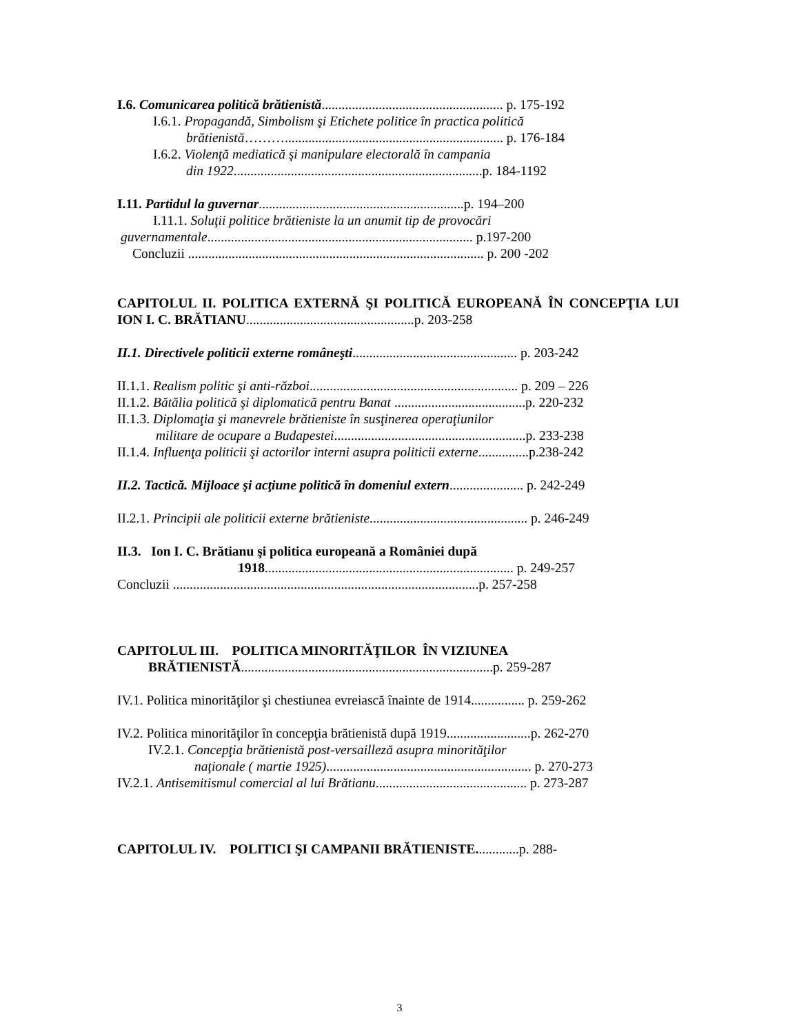I.6. Comunicarea politică brătienistă...................................................... p. 175-192
I.6.1. Propagandă, Simbolism şi Etichete politice în practica politică
brătienistă………................................................................. p. 176-184
I.6.2. Violenţă mediatică şi manipulare electorală în campania
din 1922..........................................................................p. 184-1192
I.11. Partidul la guvernar.............................................................p. 194–200
I.11.1. Soluţii politice brătieniste la un anumit tip de provocări
guvernamentale............................................................................... p.197-200
Concluzii ........................................................................................ p. 200 -202
CAPITOLUL II. POLITICA EXTERNĂ ŞI POLITICĂ EUROPEANĂ ÎN CONCEPŢIA LUI ION I. C. BRĂTIANU..................................................p. 203-258
II.1. Directivele politicii externe româneşti................................................. p. 203-242
II.1.1. Realism politic şi anti-război.............................................................. p. 209 – 226
II.1.2. Bătălia politică şi diplomatică pentru Banat .......................................p. 220-232
II.1.3. Diplomaţia şi manevrele brătieniste în susţinerea operaţiunilor
militare de ocupare a Budapestei.........................................................p. 233-238
II.1.4. Influenţa politicii şi actorilor interni asupra politicii externe...............p.238-242
II.2. Tactică. Mijloace şi acţiune politică în domeniul extern...................... p. 242-249
II.2.1. Principii ale politicii externe brătieniste............................................... p. 246-249
II.3. Ion I. C. Brătianu şi politica europeană a României după
1918.......................................................................... p. 249-257
Concluzii ...........................................................................................p. 257-258
CAPITOLUL III. POLITICA MINORITĂŢILOR ÎN VIZIUNEA
BRĂTIENISTĂ...........................................................................p. 259-287
IV.1. Politica minorităţilor şi chestiunea evreiască înainte de 1914................ p. 259-262
IV.2. Politica minorităţilor în concepţia brătienistă după 1919.........................p. 262-270
IV.2.1. Concepţia brătienistă post-versailleză asupra minorităţilor
naţionale ( martie 1925)............................................................. p. 270-273
IV.2.1. Antisemitismul comercial al lui Brătianu............................................. p. 273-287
CAPITOLUL IV. POLITICI ŞI CAMPANII BRĂTIENISTE.............p. 288-
3